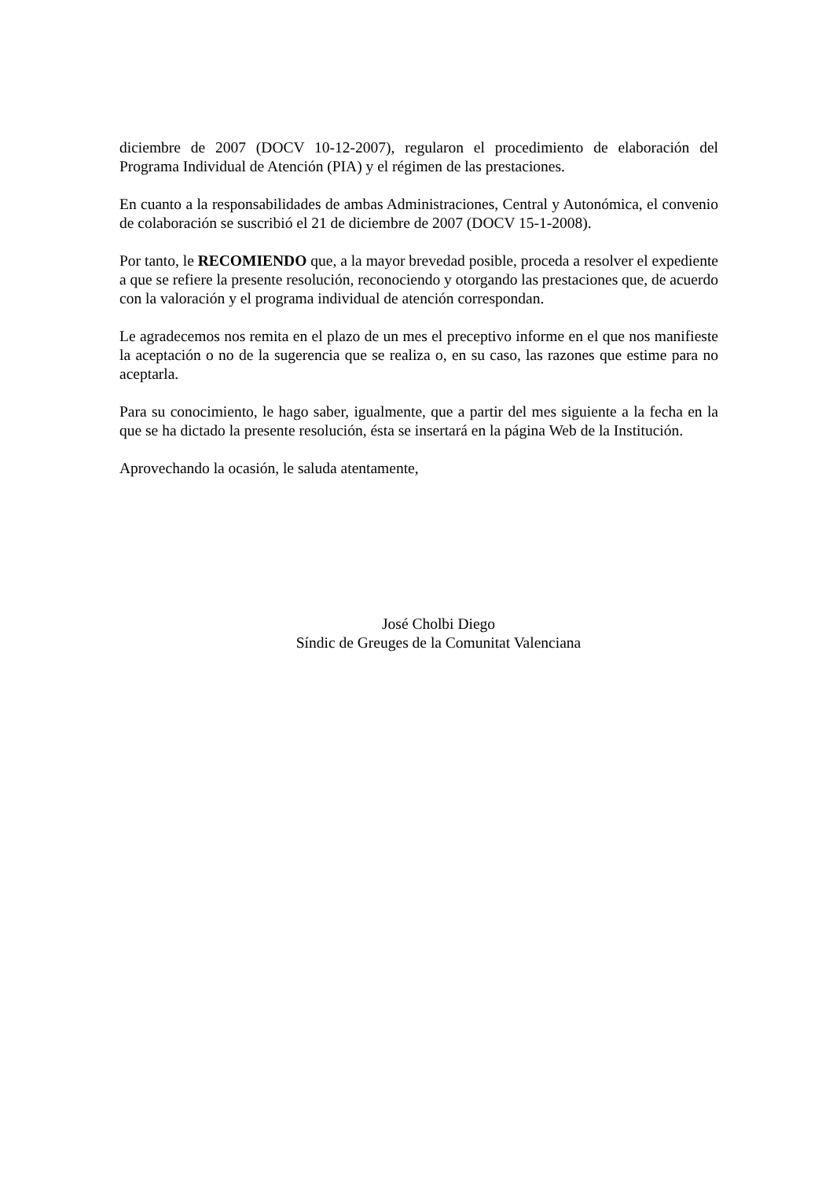diciembre de 2007 (DOCV 10-12-2007), regularon el procedimiento de elaboración del Programa Individual de Atención (PIA) y el régimen de las prestaciones.
En cuanto a la responsabilidades de ambas Administraciones, Central y Autonómica, el convenio de colaboración se suscribió el 21 de diciembre de 2007 (DOCV 15-1-2008).
Por tanto, le RECOMIENDO que, a la mayor brevedad posible, proceda a resolver el expediente a que se refiere la presente resolución, reconociendo y otorgando las prestaciones que, de acuerdo con la valoración y el programa individual de atención correspondan.
Le agradecemos nos remita en el plazo de un mes el preceptivo informe en el que nos manifieste la aceptación o no de la sugerencia que se realiza o, en su caso, las razones que estime para no aceptarla.
Para su conocimiento, le hago saber, igualmente, que a partir del mes siguiente a la fecha en la que se ha dictado la presente resolución, ésta se insertará en la página Web de la Institución.
Aprovechando la ocasión, le saluda atentamente,
José Cholbi Diego
Síndic de Greuges de la Comunitat Valenciana